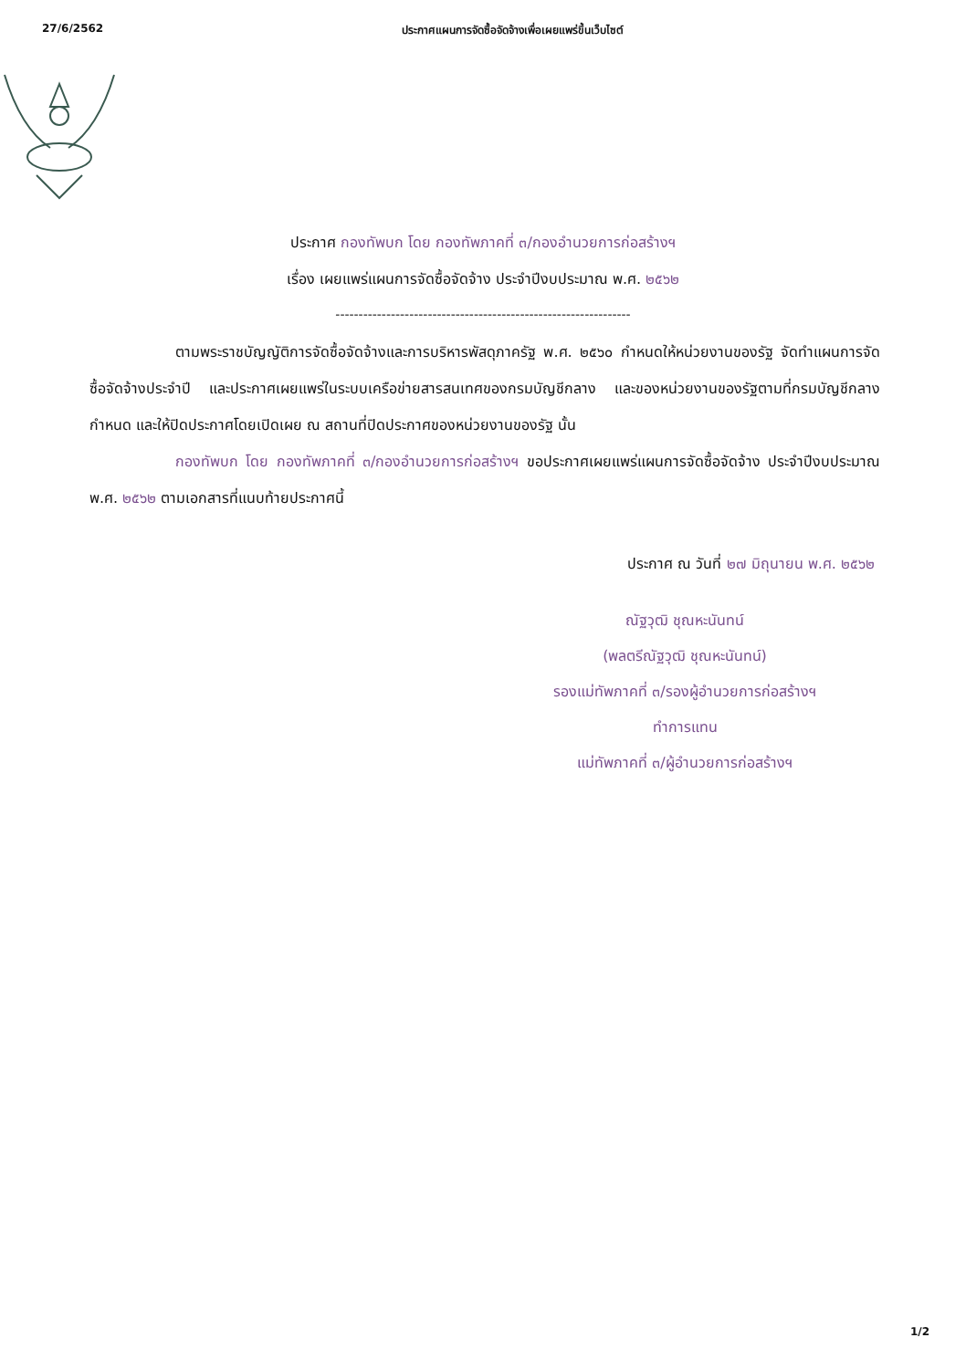27/6/2562 ประกาศแผนการจัดซื้อจัดจ้างเพื่อเผยแพร่ขึ้นเว็บไซต์
ประกาศ กองทัพบก โดย กองทัพภาคที่ ๓/กองอำนวยการก่อสร้างฯ
เรื่อง เผยแพร่แผนการจัดซื้อจัดจ้าง ประจำปีงบประมาณ พ.ศ. ๒๕๖๒
----------------------------------------------------------------
ตามพระราชบัญญัติการจัดซื้อจัดจ้างและการบริหารพัสดุภาครัฐ พ.ศ. ๒๕๖๐ กำหนดให้หน่วยงานของรัฐ จัดทำแผนการจัดซื้อจัดจ้างประจำปี และประกาศเผยแพร่ในระบบเครือข่ายสารสนเทศของกรมบัญชีกลาง และของหน่วยงานของรัฐตามที่กรมบัญชีกลางกำหนด และให้ปิดประกาศโดยเปิดเผย ณ สถานที่ปิดประกาศของหน่วยงานของรัฐ นั้น
กองทัพบก โดย กองทัพภาคที่ ๓/กองอำนวยการก่อสร้างฯ ขอประกาศเผยแพร่แผนการจัดซื้อจัดจ้าง ประจำปีงบประมาณ พ.ศ. ๒๕๖๒ ตามเอกสารที่แนบท้ายประกาศนี้
ประกาศ ณ วันที่ ๒๗ มิถุนายน พ.ศ. ๒๕๖๒
ณัฐวุฒิ ชุณหะนันทน์
(พลตรีณัฐวุฒิ ชุณหะนันทน์)
รองแม่ทัพภาคที่ ๓/รองผู้อำนวยการก่อสร้างฯ
ทำการแทน
แม่ทัพภาคที่ ๓/ผู้อำนวยการก่อสร้างฯ
1/2